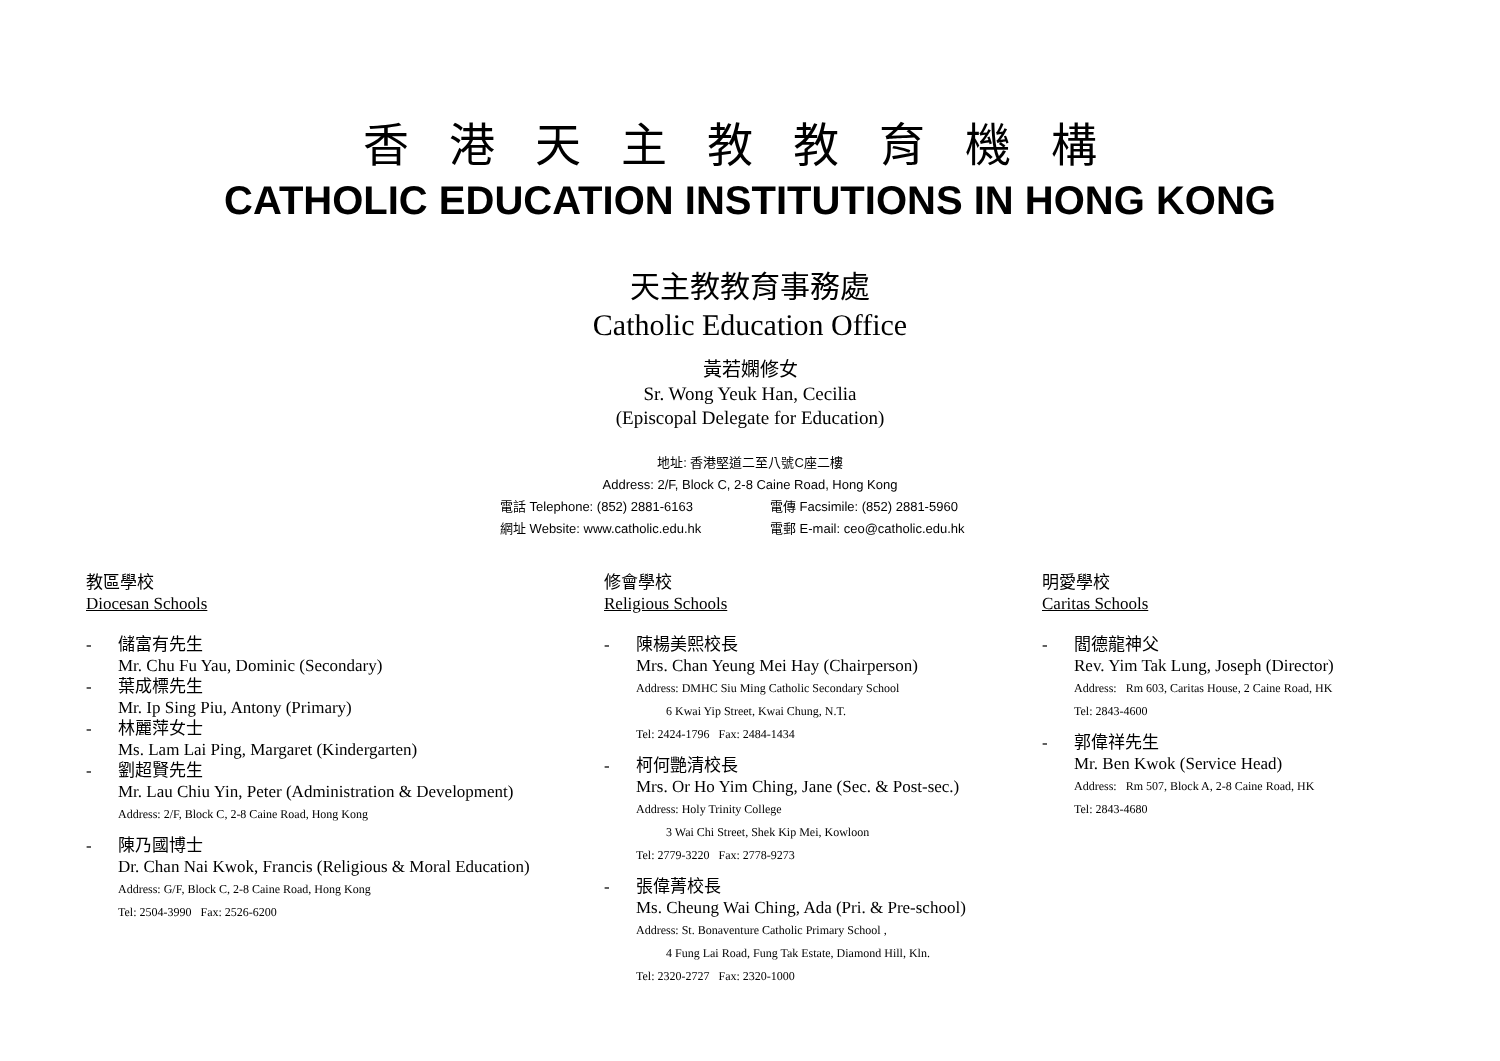香港天主教教育機構
CATHOLIC EDUCATION INSTITUTIONS IN HONG KONG
天主教教育事務處
Catholic Education Office
黃若嫻修女
Sr. Wong Yeuk Han, Cecilia
(Episcopal Delegate for Education)
地址: 香港堅道二至八號C座二樓
Address: 2/F, Block C, 2-8 Caine Road, Hong Kong
電話 Telephone: (852) 2881-6163 電傳 Facsimile: (852) 2881-5960
網址 Website: www.catholic.edu.hk 電郵 E-mail: ceo@catholic.edu.hk
教區學校
Diocesan Schools
- 儲富有先生
Mr. Chu Fu Yau, Dominic (Secondary)
- 葉成標先生
Mr. Ip Sing Piu, Antony (Primary)
- 林麗萍女士
Ms. Lam Lai Ping, Margaret (Kindergarten)
- 劉超賢先生
Mr. Lau Chiu Yin, Peter (Administration & Development)
Address: 2/F, Block C, 2-8 Caine Road, Hong Kong
- 陳乃國博士
Dr. Chan Nai Kwok, Francis (Religious & Moral Education)
Address: G/F, Block C, 2-8 Caine Road, Hong Kong
Tel: 2504-3990 Fax: 2526-6200
修會學校
Religious Schools
- 陳楊美熙校長
Mrs. Chan Yeung Mei Hay (Chairperson)
Address: DMHC Siu Ming Catholic Secondary School
6 Kwai Yip Street, Kwai Chung, N.T.
Tel: 2424-1796 Fax: 2484-1434
- 柯何艷清校長
Mrs. Or Ho Yim Ching, Jane (Sec. & Post-sec.)
Address: Holy Trinity College
3 Wai Chi Street, Shek Kip Mei, Kowloon
Tel: 2779-3220 Fax: 2778-9273
- 張偉菁校長
Ms. Cheung Wai Ching, Ada (Pri. & Pre-school)
Address: St. Bonaventure Catholic Primary School ,
4 Fung Lai Road, Fung Tak Estate, Diamond Hill, Kln.
Tel: 2320-2727 Fax: 2320-1000
明愛學校
Caritas Schools
- 閻德龍神父
Rev. Yim Tak Lung, Joseph (Director)
Address: Rm 603, Caritas House, 2 Caine Road, HK
Tel: 2843-4600
- 郭偉祥先生
Mr. Ben Kwok (Service Head)
Address: Rm 507, Block A, 2-8 Caine Road, HK
Tel: 2843-4680